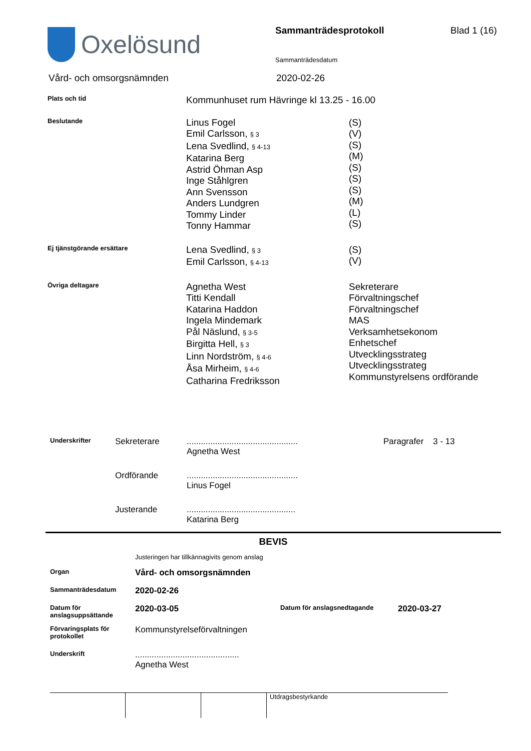Oxelösund
Sammanträdesprotokoll
Sammanträdesdatum
Blad 1 (16)
Vård- och omsorgsnämnden 2020-02-26
| Plats och tid | Kommunhuset rum Hävringe kl 13.25 - 16.00 | |
| Beslutande | Linus Fogel Emil Carlsson, § 3 Lena Svedlind, § 4-13 Katarina Berg Astrid Öhman Asp Inge Ståhlgren Ann Svensson Anders Lundgren Tommy Linder Tonny Hammar | (S) (V) (S) (M) (S) (S) (S) (M) (L) (S) |
| Ej tjänstgörande ersättare | Lena Svedlind, § 3 Emil Carlsson, § 4-13 | (S) (V) |
| Övriga deltagare | Agnetha West Titti Kendall Katarina Haddon Ingela Mindemark Pål Näslund, § 3-5 Birgitta Hell, § 3 Linn Nordström, § 4-6 Åsa Mirheim, § 4-6 Catharina Fredriksson | Sekreterare Förvaltningschef Förvaltningschef MAS Verksamhetsekonom Enhetschef Utvecklingsstrateg Utvecklingsstrateg Kommunstyrelsens ordförande |
| Underskrifter | Sekreterare | ............................................... Agnetha West | Paragrafer 3 - 13 |
| | Ordförande | ............................................... Linus Fogel | |
| | Justerande | .............................................. Katarina Berg | |
BEVIS
| | Justeringen har tillkännagivits genom anslag | | |
| Organ | Vård- och omsorgsnämnden | | |
| Sammanträdesdatum | 2020-02-26 | | |
| Datum för anslagsuppsättande | 2020-03-05 | Datum för anslagsnedtagande | 2020-03-27 |
| Förvaringsplats för protokollet | Kommunstyrelseförvaltningen | | |
| Underskrift | ............................................ Agnetha West | | |
| | | | Utdragsbestyrkande |